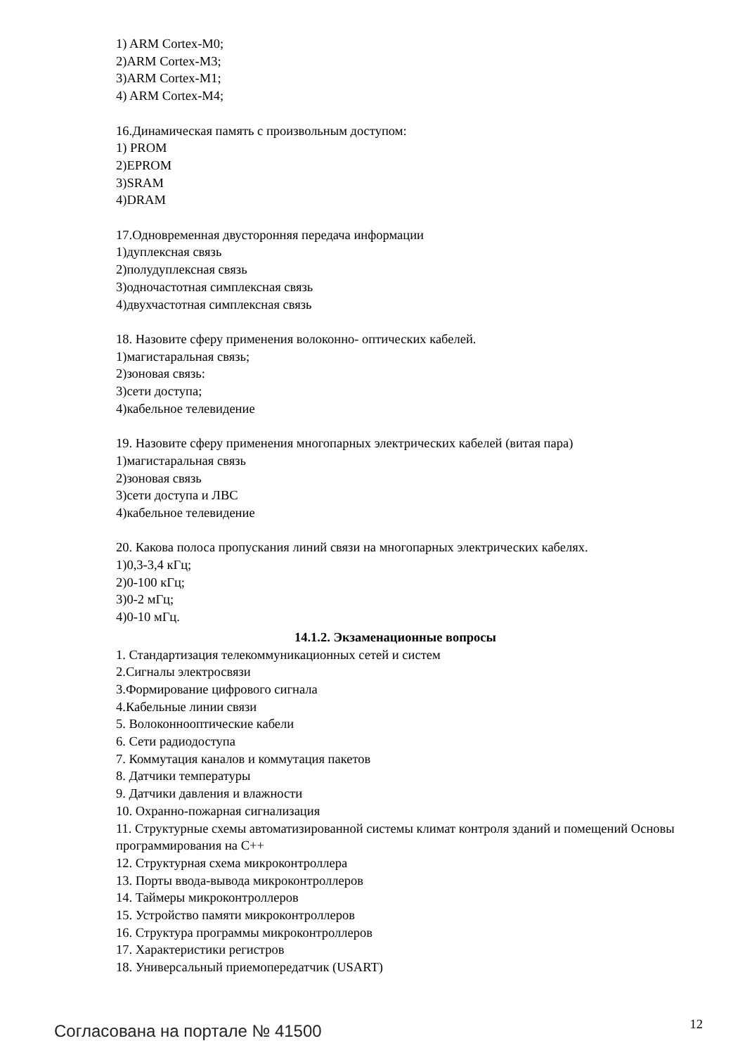1) ARM Cortex-M0;
2)ARM Cortex-M3;
3)ARM Cortex-M1;
4) ARM Cortex-M4;
16.Динамическая память с произвольным доступом:
1) PROM
2)EPROM
3)SRAM
4)DRAM
17.Одновременная двусторонняя передача информации
1)дуплексная связь
2)полудуплексная связь
3)одночастотная симплексная связь
4)двухчастотная симплексная связь
18. Назовите сферу применения волоконно- оптических кабелей.
1)магистаральная связь;
2)зоновая связь:
3)сети доступа;
4)кабельное телевидение
19. Назовите сферу применения многопарных электрических кабелей (витая пара)
1)магистаральная связь
2)зоновая связь
3)сети доступа и ЛВС
4)кабельное телевидение
20. Какова полоса пропускания линий связи на многопарных электрических кабелях.
1)0,3-3,4 кГц;
2)0-100 кГц;
3)0-2 мГц;
4)0-10 мГц.
14.1.2. Экзаменационные вопросы
1. Стандартизация телекоммуникационных сетей и систем
2.Сигналы электросвязи
3.Формирование цифрового сигнала
4.Кабельные линии связи
5. Волоконнооптические кабели
6. Сети радиодоступа
7. Коммутация каналов и коммутация пакетов
8. Датчики температуры
9. Датчики давления и влажности
10. Охранно-пожарная сигнализация
11. Структурные схемы автоматизированной системы климат контроля зданий и помещений Основы программирования на С++
12. Структурная схема микроконтроллера
13. Порты ввода-вывода микроконтроллеров
14. Таймеры микроконтроллеров
15. Устройство памяти микроконтроллеров
16. Структура программы микроконтроллеров
17. Характеристики регистров
18. Универсальный приемопередатчик (USART)
Согласована на портале № 41500
12